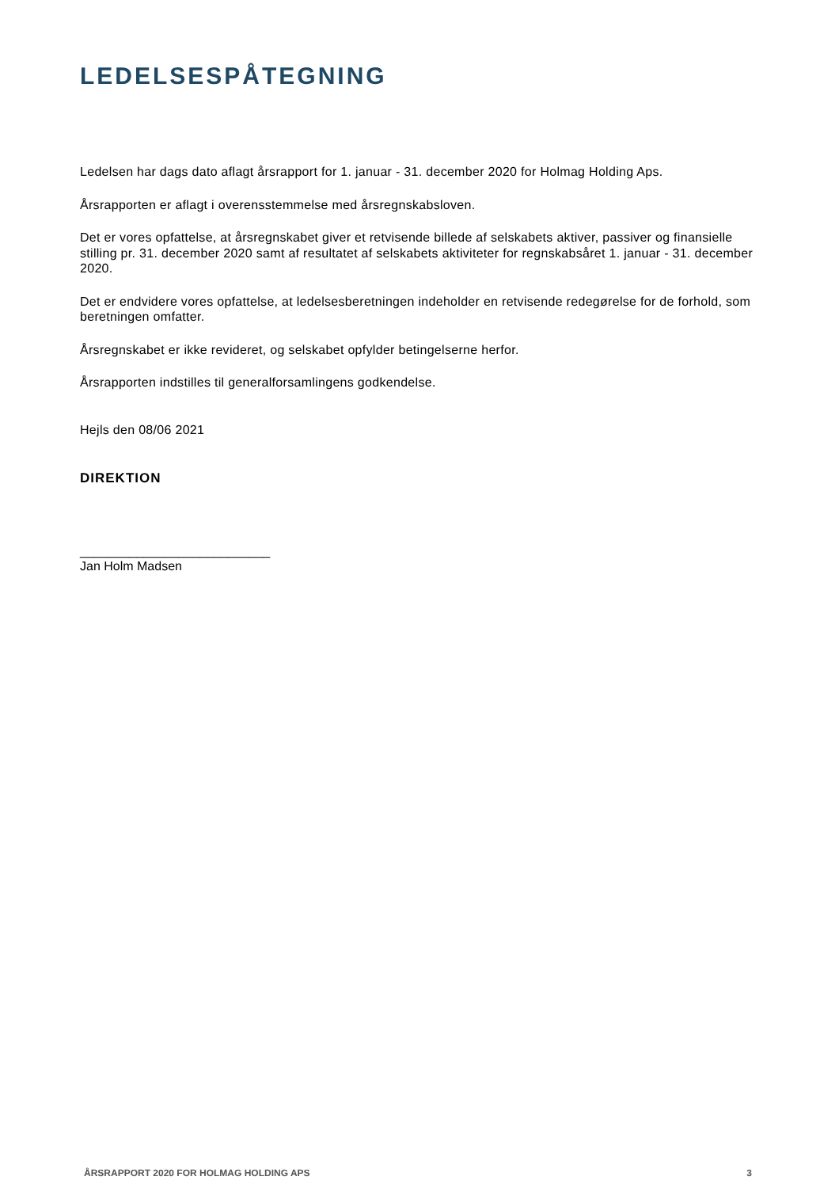LEDELSESPÅTEGNING
Ledelsen har dags dato aflagt årsrapport for 1. januar - 31. december 2020 for Holmag Holding Aps.
Årsrapporten er aflagt i overensstemmelse med årsregnskabsloven.
Det er vores opfattelse, at årsregnskabet giver et retvisende billede af selskabets aktiver, passiver og finansielle stilling pr. 31. december 2020 samt af resultatet af selskabets aktiviteter for regnskabsåret 1. januar - 31. december 2020.
Det er endvidere vores opfattelse, at ledelsesberetningen indeholder en retvisende redegørelse for de forhold, som beretningen omfatter.
Årsregnskabet er ikke revideret, og selskabet opfylder betingelserne herfor.
Årsrapporten indstilles til generalforsamlingens godkendelse.
Hejls den 08/06 2021
DIREKTION
___________________________
Jan Holm Madsen
ÅRSRAPPORT 2020 FOR HOLMAG HOLDING APS 3